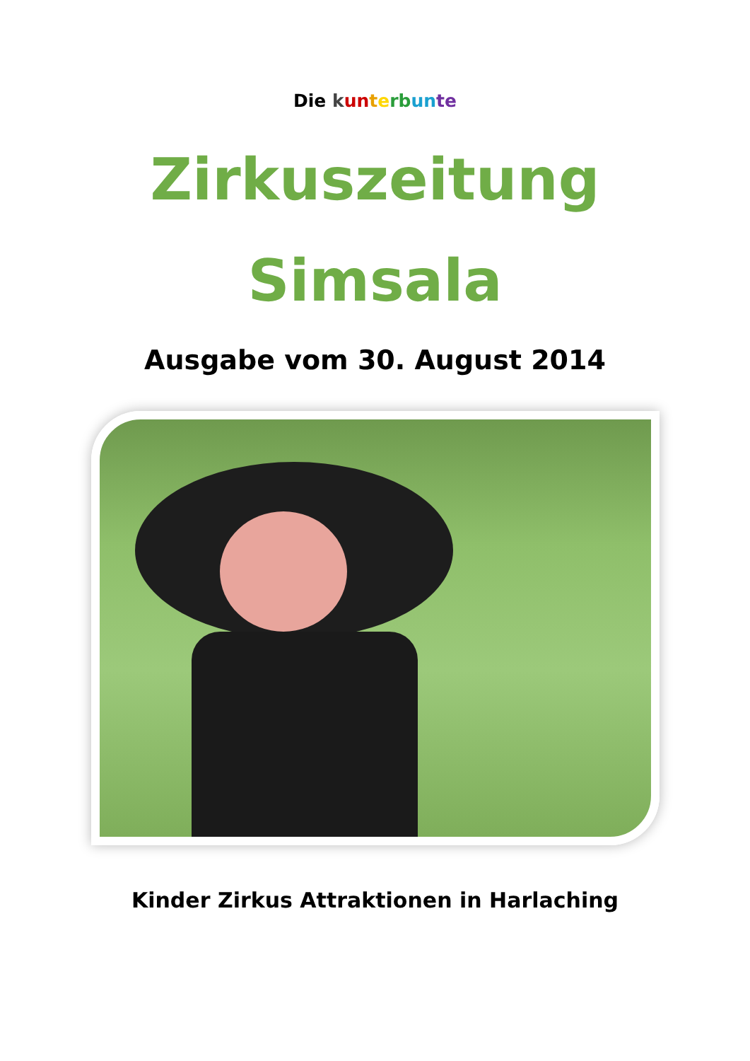Die kun terb un te
Zirkuszeitung
Simsala
Ausgabe vom 30. August 2014
Kinder Zirkus Attraktionen in Harlaching